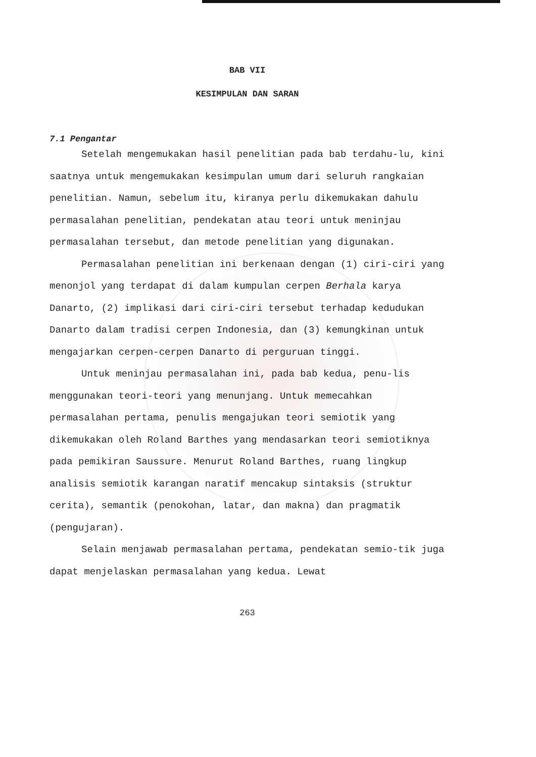BAB VII
KESIMPULAN DAN SARAN
7.1 Pengantar
Setelah mengemukakan hasil penelitian pada bab terdahu-lu, kini saatnya untuk mengemukakan kesimpulan umum dari seluruh rangkaian penelitian. Namun, sebelum itu, kiranya perlu dikemukakan dahulu permasalahan penelitian, pendekatan atau teori untuk meninjau permasalahan tersebut, dan metode penelitian yang digunakan.
Permasalahan penelitian ini berkenaan dengan (1) ciri-ciri yang menonjol yang terdapat di dalam kumpulan cerpen Berhala karya Danarto, (2) implikasi dari ciri-ciri tersebut terhadap kedudukan Danarto dalam tradisi cerpen Indonesia, dan (3) kemungkinan untuk mengajarkan cerpen-cerpen Danarto di perguruan tinggi.
Untuk meninjau permasalahan ini, pada bab kedua, penu-lis menggunakan teori-teori yang menunjang. Untuk memecahkan permasalahan pertama, penulis mengajukan teori semiotik yang dikemukakan oleh Roland Barthes yang mendasarkan teori semiotiknya pada pemikiran Saussure. Menurut Roland Barthes, ruang lingkup analisis semiotik karangan naratif mencakup sintaksis (struktur cerita), semantik (penokohan, latar, dan makna) dan pragmatik (pengujaran).
Selain menjawab permasalahan pertama, pendekatan semio-tik juga dapat menjelaskan permasalahan yang kedua. Lewat
263